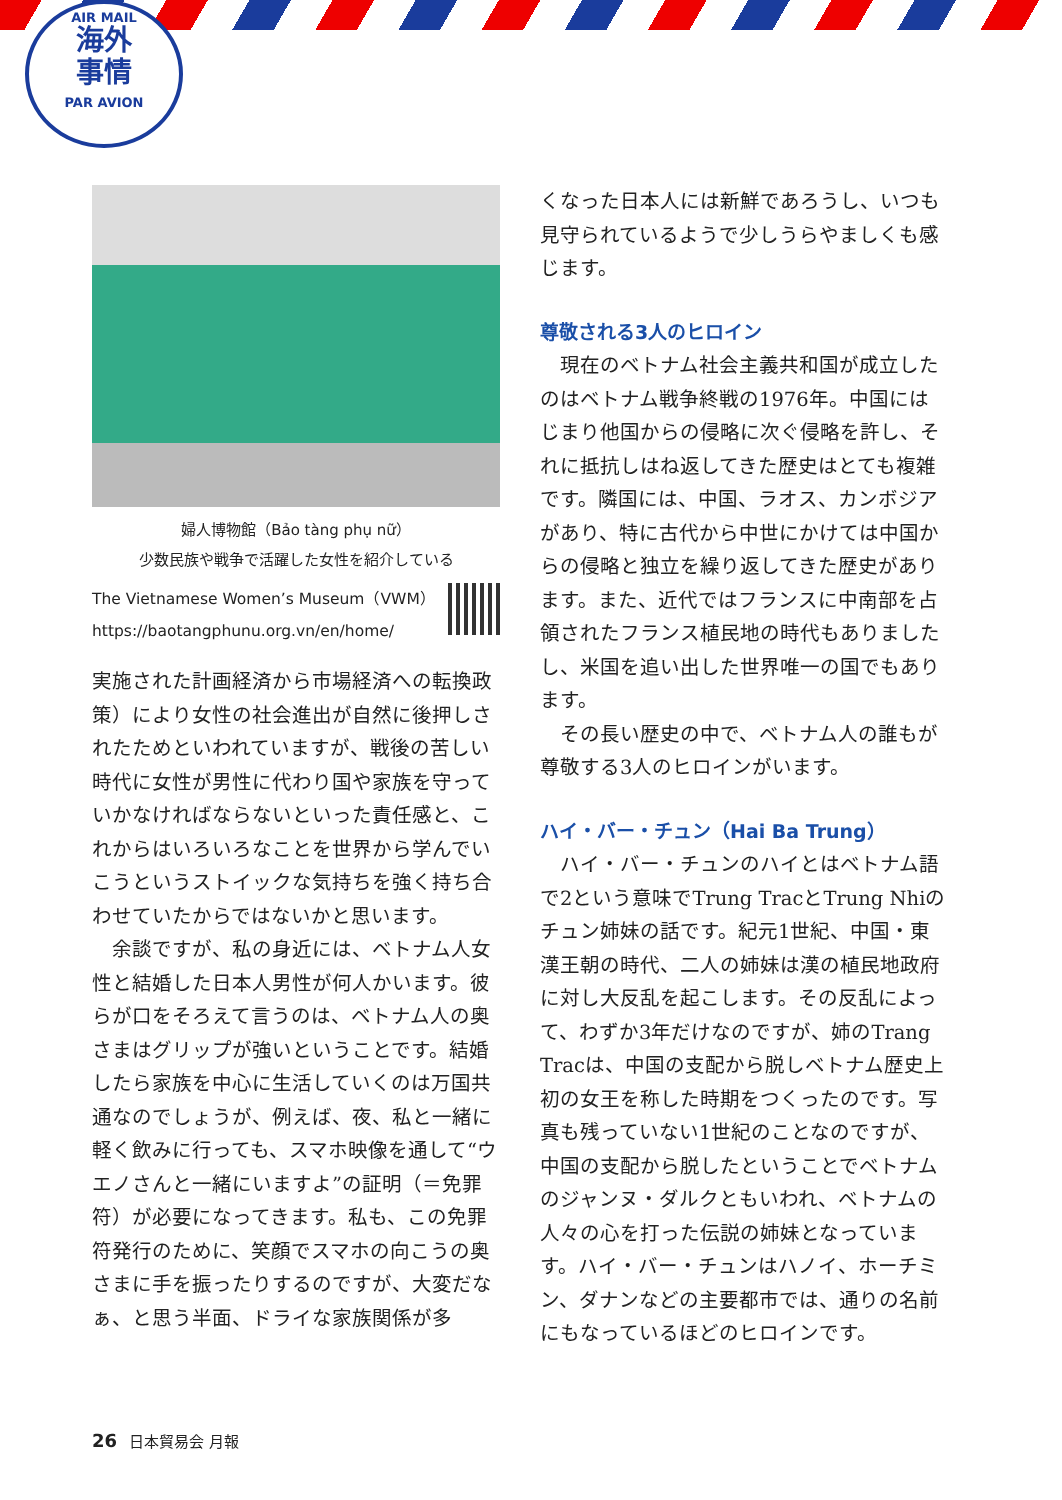AIR MAIL
海外
事情
PAR AVION
婦人博物館（Bảo tàng phụ nữ）
少数民族や戦争で活躍した女性を紹介している
The Vietnamese Women’s Museum（VWM）
https://baotangphunu.org.vn/en/home/
実施された計画経済から市場経済への転換政策）により女性の社会進出が自然に後押しされたためといわれていますが、戦後の苦しい時代に女性が男性に代わり国や家族を守っていかなければならないといった責任感と、これからはいろいろなことを世界から学んでいこうというストイックな気持ちを強く持ち合わせていたからではないかと思います。
　余談ですが、私の身近には、ベトナム人女性と結婚した日本人男性が何人かいます。彼らが口をそろえて言うのは、ベトナム人の奥さまはグリップが強いということです。結婚したら家族を中心に生活していくのは万国共通なのでしょうが、例えば、夜、私と一緒に軽く飲みに行っても、スマホ映像を通して“ウエノさんと一緒にいますよ”の証明（＝免罪符）が必要になってきます。私も、この免罪符発行のために、笑顔でスマホの向こうの奥さまに手を振ったりするのですが、大変だなぁ、と思う半面、ドライな家族関係が多
くなった日本人には新鮮であろうし、いつも見守られているようで少しうらやましくも感じます。
尊敬される3人のヒロイン
　現在のベトナム社会主義共和国が成立したのはベトナム戦争終戦の1976年。中国にはじまり他国からの侵略に次ぐ侵略を許し、それに抵抗しはね返してきた歴史はとても複雑です。隣国には、中国、ラオス、カンボジアがあり、特に古代から中世にかけては中国からの侵略と独立を繰り返してきた歴史があります。また、近代ではフランスに中南部を占領されたフランス植民地の時代もありましたし、米国を追い出した世界唯一の国でもあります。
　その長い歴史の中で、ベトナム人の誰もが尊敬する3人のヒロインがいます。
ハイ・バー・チュン（Hai Ba Trung）
　ハイ・バー・チュンのハイとはベトナム語で2という意味でTrung TracとTrung Nhiのチュン姉妹の話です。紀元1世紀、中国・東漢王朝の時代、二人の姉妹は漢の植民地政府に対し大反乱を起こします。その反乱によって、わずか3年だけなのですが、姉のTrang Tracは、中国の支配から脱しベトナム歴史上初の女王を称した時期をつくったのです。写真も残っていない1世紀のことなのですが、中国の支配から脱したということでベトナムのジャンヌ・ダルクともいわれ、ベトナムの人々の心を打った伝説の姉妹となっています。ハイ・バー・チュンはハノイ、ホーチミン、ダナンなどの主要都市では、通りの名前にもなっているほどのヒロインです。
26 日本貿易会 月報